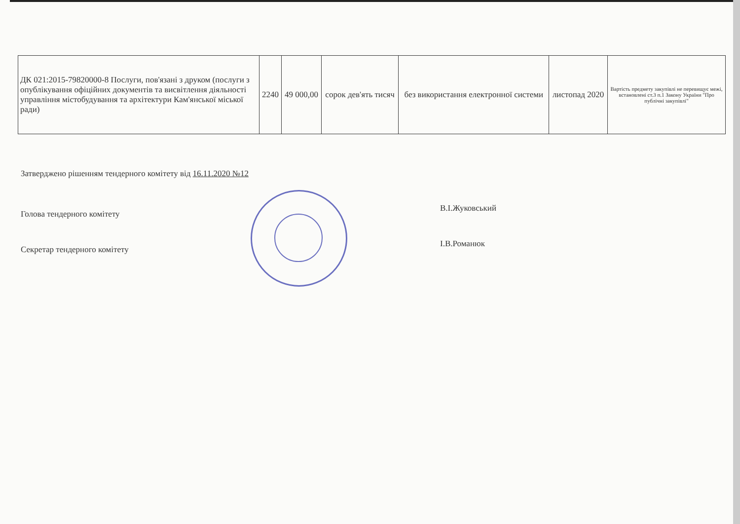| ДК 021:2015-79820000-8 Послуги, пов'язані з друком (послуги з опублікування офіційних документів та висвітлення діяльності управління містобудування та архітектури Кам'янської міської ради) | 2240 | 49 000,00 | сорок дев'ять тисяч | без використання електронної системи | листопад 2020 | Вартість предмету закупівлі не перевищує межі, встановлені ст.3 п.1 Закону України "Про публічні закупівлі" |
Затверджено рішенням тендерного комітету від 16.11.2020 №12
Голова тендерного комітету
В.І.Жуковський
Секретар тендерного комітету
І.В.Романюк